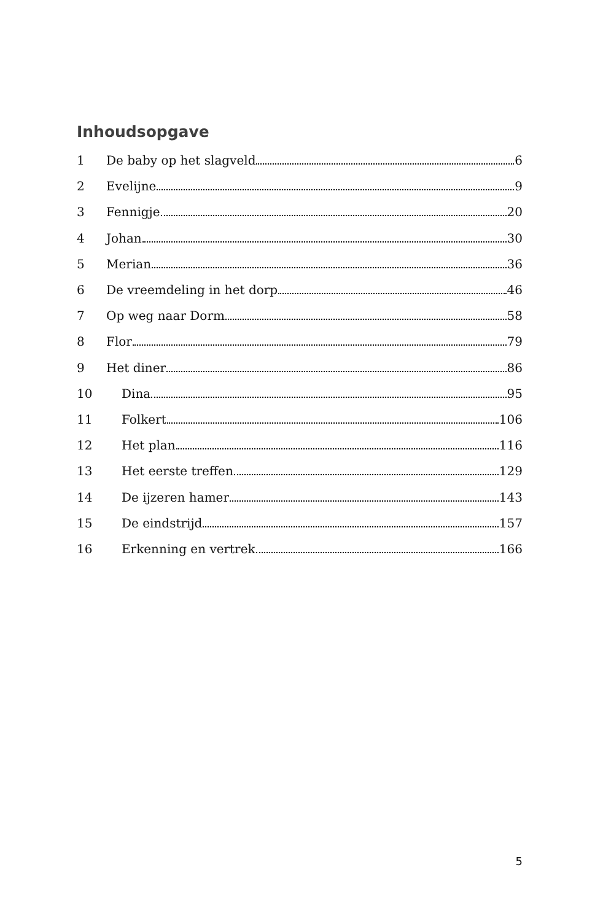Inhoudsopgave
1 De baby op het slagveld 6
2 Evelijne 9
3 Fennigje 20
4 Johan 30
5 Merian 36
6 De vreemdeling in het dorp 46
7 Op weg naar Dorm 58
8 Flor 79
9 Het diner 86
10 Dina 95
11 Folkert 106
12 Het plan 116
13 Het eerste treffen 129
14 De ijzeren hamer 143
15 De eindstrijd 157
16 Erkenning en vertrek 166
5